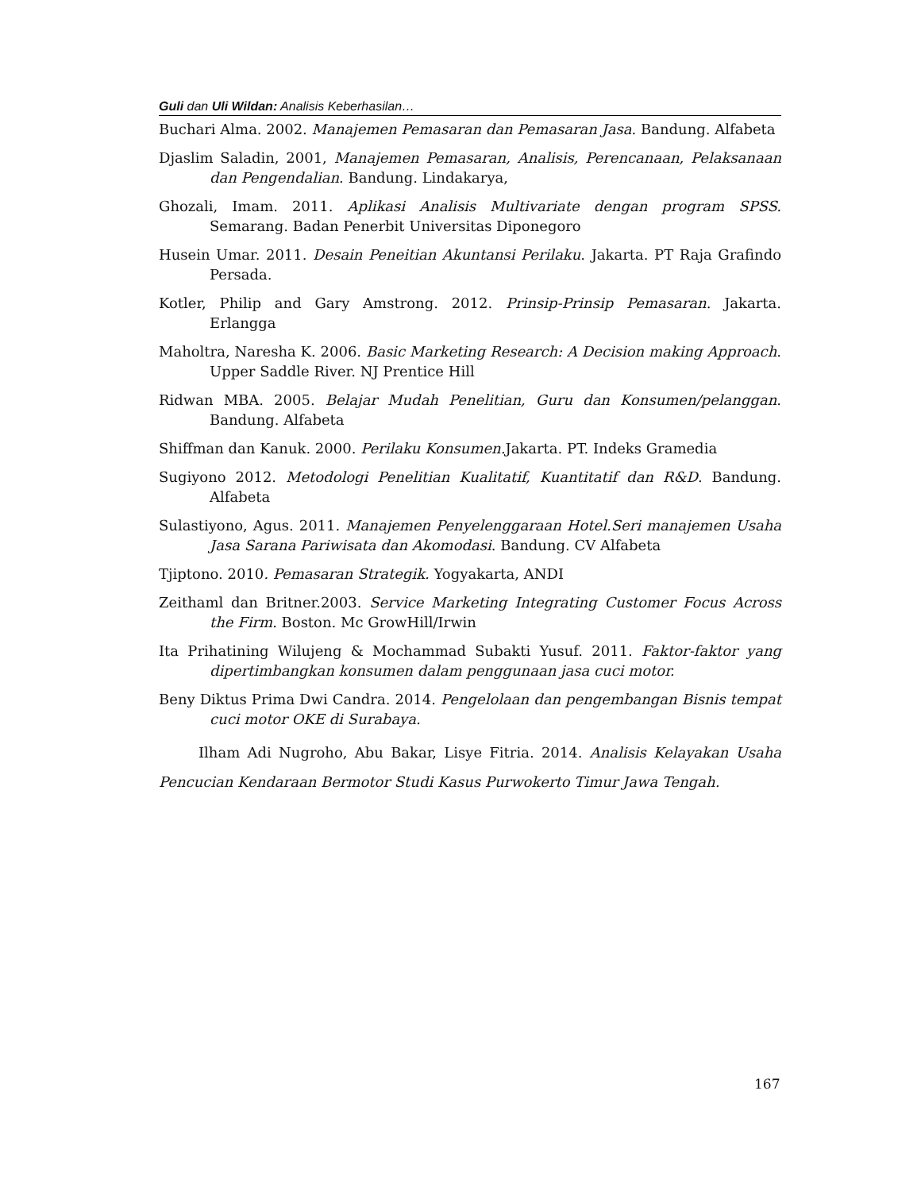Guli dan Uli Wildan: Analisis Keberhasilan…
Buchari Alma. 2002. Manajemen Pemasaran dan Pemasaran Jasa. Bandung. Alfabeta
Djaslim Saladin, 2001, Manajemen Pemasaran, Analisis, Perencanaan, Pelaksanaan dan Pengendalian. Bandung. Lindakarya,
Ghozali, Imam. 2011. Aplikasi Analisis Multivariate dengan program SPSS. Semarang. Badan Penerbit Universitas Diponegoro
Husein Umar. 2011. Desain Peneitian Akuntansi Perilaku. Jakarta. PT Raja Grafindo Persada.
Kotler, Philip and Gary Amstrong. 2012. Prinsip-Prinsip Pemasaran. Jakarta. Erlangga
Maholtra, Naresha K. 2006. Basic Marketing Research: A Decision making Approach. Upper Saddle River. NJ Prentice Hill
Ridwan MBA. 2005. Belajar Mudah Penelitian, Guru dan Konsumen/pelanggan. Bandung. Alfabeta
Shiffman dan Kanuk. 2000. Perilaku Konsumen. Jakarta. PT. Indeks Gramedia
Sugiyono 2012. Metodologi Penelitian Kualitatif, Kuantitatif dan R&D. Bandung. Alfabeta
Sulastiyono, Agus. 2011. Manajemen Penyelenggaraan Hotel.Seri manajemen Usaha Jasa Sarana Pariwisata dan Akomodasi. Bandung. CV Alfabeta
Tjiptono. 2010. Pemasaran Strategik. Yogyakarta, ANDI
Zeithaml dan Britner.2003. Service Marketing Integrating Customer Focus Across the Firm. Boston. Mc GrowHill/Irwin
Ita Prihatining Wilujeng & Mochammad Subakti Yusuf. 2011. Faktor-faktor yang dipertimbangkan konsumen dalam penggunaan jasa cuci motor.
Beny Diktus Prima Dwi Candra. 2014. Pengelolaan dan pengembangan Bisnis tempat cuci motor OKE di Surabaya.
Ilham Adi Nugroho, Abu Bakar, Lisye Fitria. 2014. Analisis Kelayakan Usaha Pencucian Kendaraan Bermotor Studi Kasus Purwokerto Timur Jawa Tengah.
167